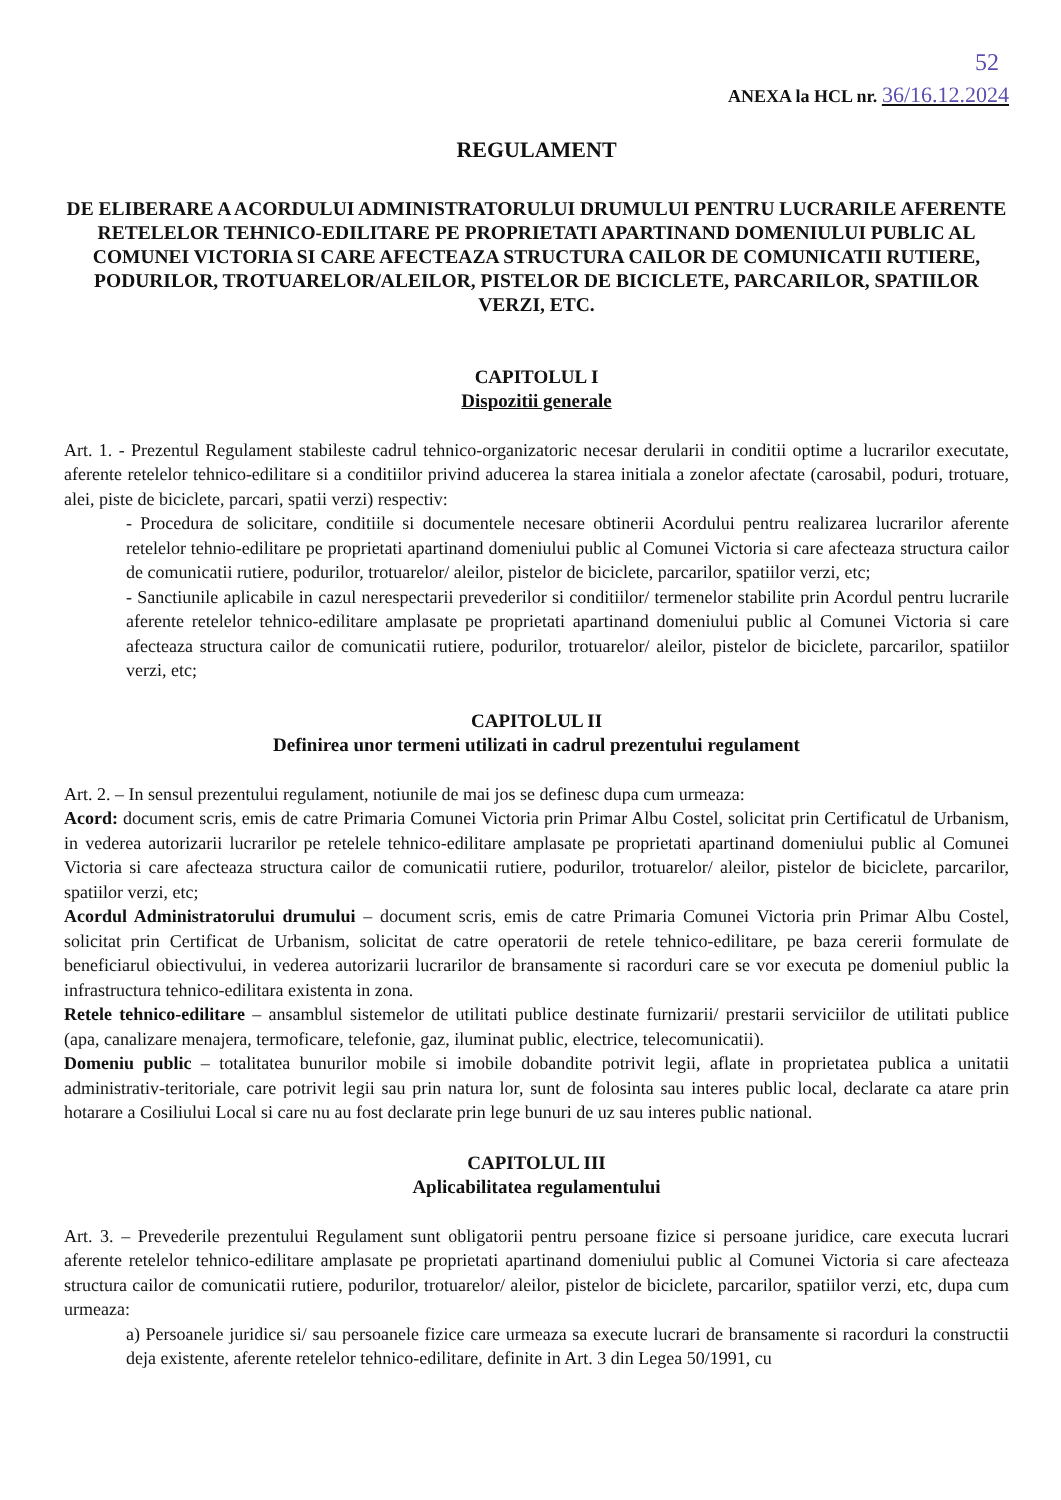52
ANEXA la HCL nr. 36/16.12.2024
REGULAMENT
DE ELIBERARE A ACORDULUI ADMINISTRATORULUI DRUMULUI PENTRU LUCRARILE AFERENTE RETELELOR TEHNICO-EDILITARE PE PROPRIETATI APARTINAND DOMENIULUI PUBLIC AL COMUNEI VICTORIA SI CARE AFECTEAZA STRUCTURA CAILOR DE COMUNICATII RUTIERE, PODURILOR, TROTUARELOR/ALEILOR, PISTELOR DE BICICLETE, PARCARILOR, SPATIILOR VERZI, ETC.
CAPITOLUL I
Dispozitii generale
Art. 1. - Prezentul Regulament stabileste cadrul tehnico-organizatoric necesar derularii in conditii optime a lucrarilor executate, aferente retelelor tehnico-edilitare si a conditiilor privind aducerea la starea initiala a zonelor afectate (carosabil, poduri, trotuare, alei, piste de biciclete, parcari, spatii verzi) respectiv:
- Procedura de solicitare, conditiile si documentele necesare obtinerii Acordului pentru realizarea lucrarilor aferente retelelor tehnio-edilitare pe proprietati apartinand domeniului public al Comunei Victoria si care afecteaza structura cailor de comunicatii rutiere, podurilor, trotuarelor/ aleilor, pistelor de biciclete, parcarilor, spatiilor verzi, etc;
- Sanctiunile aplicabile in cazul nerespectarii prevederilor si conditiilor/ termenelor stabilite prin Acordul pentru lucrarile aferente retelelor tehnico-edilitare amplasate pe proprietati apartinand domeniului public al Comunei Victoria si care afecteaza structura cailor de comunicatii rutiere, podurilor, trotuarelor/ aleilor, pistelor de biciclete, parcarilor, spatiilor verzi, etc;
CAPITOLUL II
Definirea unor termeni utilizati in cadrul prezentului regulament
Art. 2. – In sensul prezentului regulament, notiunile de mai jos se definesc dupa cum urmeaza:
Acord: document scris, emis de catre Primaria Comunei Victoria prin Primar Albu Costel, solicitat prin Certificatul de Urbanism, in vederea autorizarii lucrarilor pe retelele tehnico-edilitare amplasate pe proprietati apartinand domeniului public al Comunei Victoria si care afecteaza structura cailor de comunicatii rutiere, podurilor, trotuarelor/ aleilor, pistelor de biciclete, parcarilor, spatiilor verzi, etc;
Acordul Administratorului drumului – document scris, emis de catre Primaria Comunei Victoria prin Primar Albu Costel, solicitat prin Certificat de Urbanism, solicitat de catre operatorii de retele tehnico-edilitare, pe baza cererii formulate de beneficiarul obiectivului, in vederea autorizarii lucrarilor de bransamente si racorduri care se vor executa pe domeniul public la infrastructura tehnico-edilitara existenta in zona.
Retele tehnico-edilitare – ansamblul sistemelor de utilitati publice destinate furnizarii/ prestarii serviciilor de utilitati publice (apa, canalizare menajera, termoficare, telefonie, gaz, iluminat public, electrice, telecomunicatii).
Domeniu public – totalitatea bunurilor mobile si imobile dobandite potrivit legii, aflate in proprietatea publica a unitatii administrativ-teritoriale, care potrivit legii sau prin natura lor, sunt de folosinta sau interes public local, declarate ca atare prin hotarare a Cosiliului Local si care nu au fost declarate prin lege bunuri de uz sau interes public national.
CAPITOLUL III
Aplicabilitatea regulamentului
Art. 3. – Prevederile prezentului Regulament sunt obligatorii pentru persoane fizice si persoane juridice, care executa lucrari aferente retelelor tehnico-edilitare amplasate pe proprietati apartinand domeniului public al Comunei Victoria si care afecteaza structura cailor de comunicatii rutiere, podurilor, trotuarelor/ aleilor, pistelor de biciclete, parcarilor, spatiilor verzi, etc, dupa cum urmeaza:
a) Persoanele juridice si/ sau persoanele fizice care urmeaza sa execute lucrari de bransamente si racorduri la constructii deja existente, aferente retelelor tehnico-edilitare, definite in Art. 3 din Legea 50/1991, cu